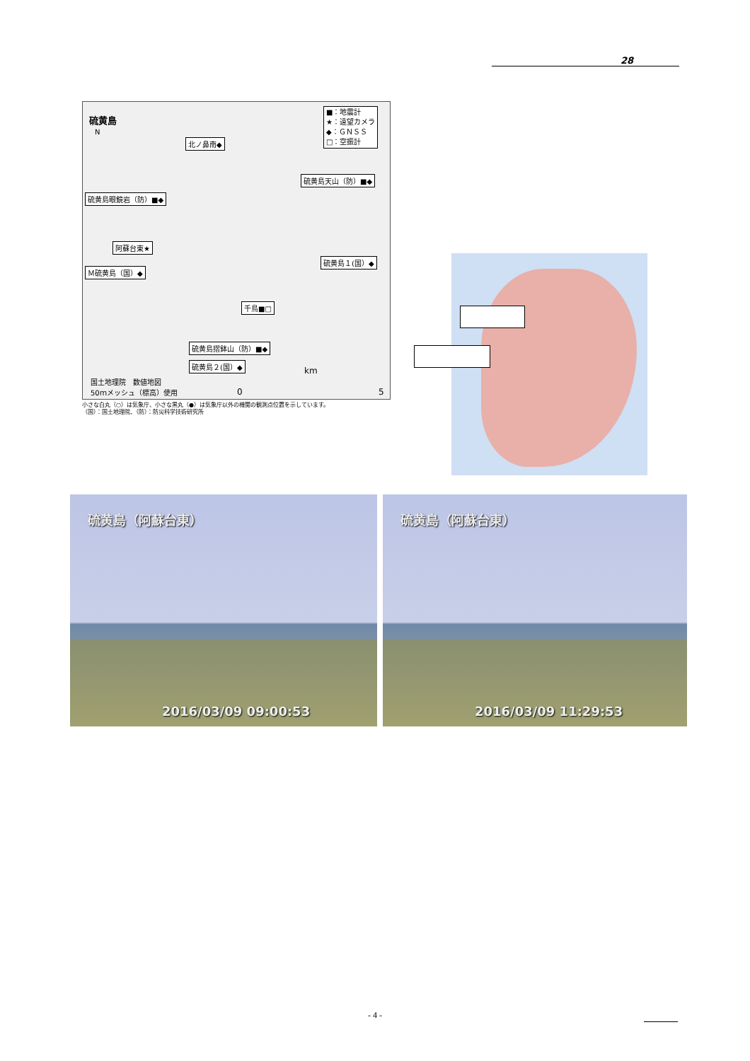28
硫黄島
N
■：地震計
★：遠望カメラ
◆：ＧＮＳＳ
□：空振計
北ノ鼻南◆
硫黄島天山（防）■◆
硫黄島眼鏡岩（防）■◆
阿蘇台東★
硫黄島１(国）◆
Ｍ硫黄島（国）◆
千鳥■□
硫黄島摺鉢山（防）■◆
硫黄島２(国）◆
国土地理院　数値地図
50ｍメッシュ（標高）使用
km
0 5
小さな白丸（○）は気象庁、小さな黒丸（●）は気象庁以外の機関の観測点位置を示しています。
（国）：国土地理院、（防）：防災科学技術研究所
硫黄島（阿蘇台東）
2016/03/09 09:00:53
硫黄島（阿蘇台東）
2016/03/09 11:29:53
- 4 -